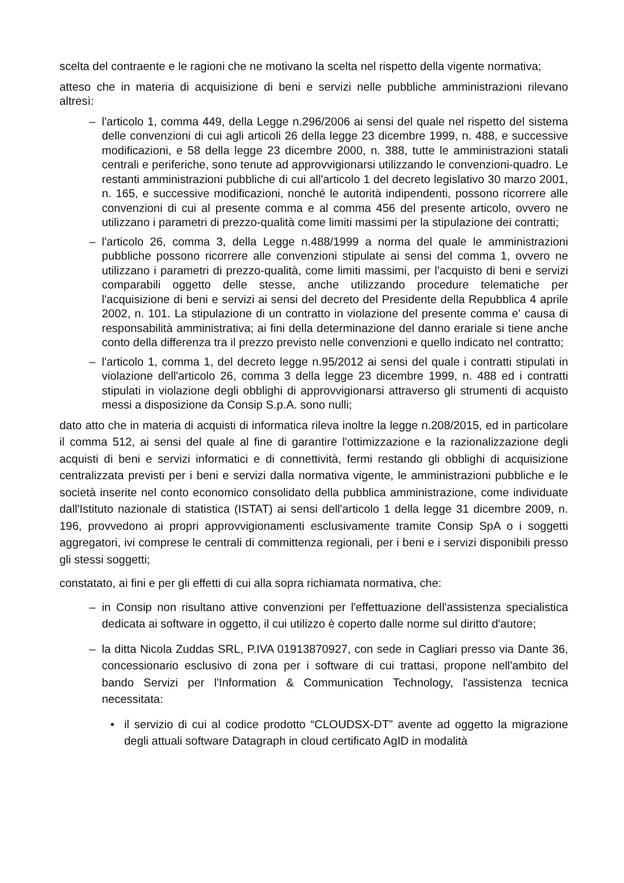scelta del contraente e le ragioni che ne motivano la scelta nel rispetto della vigente normativa;
atteso che in materia di acquisizione di beni e servizi nelle pubbliche amministrazioni rilevano altresì:
– l'articolo 1, comma 449, della Legge n.296/2006 ai sensi del quale nel rispetto del sistema delle convenzioni di cui agli articoli 26 della legge 23 dicembre 1999, n. 488, e successive modificazioni, e 58 della legge 23 dicembre 2000, n. 388, tutte le amministrazioni statali centrali e periferiche, sono tenute ad approvvigionarsi utilizzando le convenzioni-quadro. Le restanti amministrazioni pubbliche di cui all'articolo 1 del decreto legislativo 30 marzo 2001, n. 165, e successive modificazioni, nonché le autorità indipendenti, possono ricorrere alle convenzioni di cui al presente comma e al comma 456 del presente articolo, ovvero ne utilizzano i parametri di prezzo-qualità come limiti massimi per la stipulazione dei contratti;
– l'articolo 26, comma 3, della Legge n.488/1999 a norma del quale le amministrazioni pubbliche possono ricorrere alle convenzioni stipulate ai sensi del comma 1, ovvero ne utilizzano i parametri di prezzo-qualità, come limiti massimi, per l'acquisto di beni e servizi comparabili oggetto delle stesse, anche utilizzando procedure telematiche per l'acquisizione di beni e servizi ai sensi del decreto del Presidente della Repubblica 4 aprile 2002, n. 101. La stipulazione di un contratto in violazione del presente comma e' causa di responsabilità amministrativa; ai fini della determinazione del danno erariale si tiene anche conto della differenza tra il prezzo previsto nelle convenzioni e quello indicato nel contratto;
– l'articolo 1, comma 1, del decreto legge n.95/2012 ai sensi del quale i contratti stipulati in violazione dell'articolo 26, comma 3 della legge 23 dicembre 1999, n. 488 ed i contratti stipulati in violazione degli obblighi di approvvigionarsi attraverso gli strumenti di acquisto messi a disposizione da Consip S.p.A. sono nulli;
dato atto che in materia di acquisti di informatica rileva inoltre la legge n.208/2015, ed in particolare il comma 512, ai sensi del quale al fine di garantire l'ottimizzazione e la razionalizzazione degli acquisti di beni e servizi informatici e di connettività, fermi restando gli obblighi di acquisizione centralizzata previsti per i beni e servizi dalla normativa vigente, le amministrazioni pubbliche e le società inserite nel conto economico consolidato della pubblica amministrazione, come individuate dall'Istituto nazionale di statistica (ISTAT) ai sensi dell'articolo 1 della legge 31 dicembre 2009, n. 196, provvedono ai propri approvvigionamenti esclusivamente tramite Consip SpA o i soggetti aggregatori, ivi comprese le centrali di committenza regionali, per i beni e i servizi disponibili presso gli stessi soggetti;
constatato, ai fini e per gli effetti di cui alla sopra richiamata normativa, che:
– in Consip non risultano attive convenzioni per l'effettuazione dell'assistenza specialistica dedicata ai software in oggetto, il cui utilizzo è coperto dalle norme sul diritto d'autore;
– la ditta Nicola Zuddas SRL, P.IVA 01913870927, con sede in Cagliari presso via Dante 36, concessionario esclusivo di zona per i software di cui trattasi, propone nell'ambito del bando Servizi per l'Information & Communication Technology, l'assistenza tecnica necessitata:
• il servizio di cui al codice prodotto “CLOUDSX-DT” avente ad oggetto la migrazione degli attuali software Datagraph in cloud certificato AgID in modalità